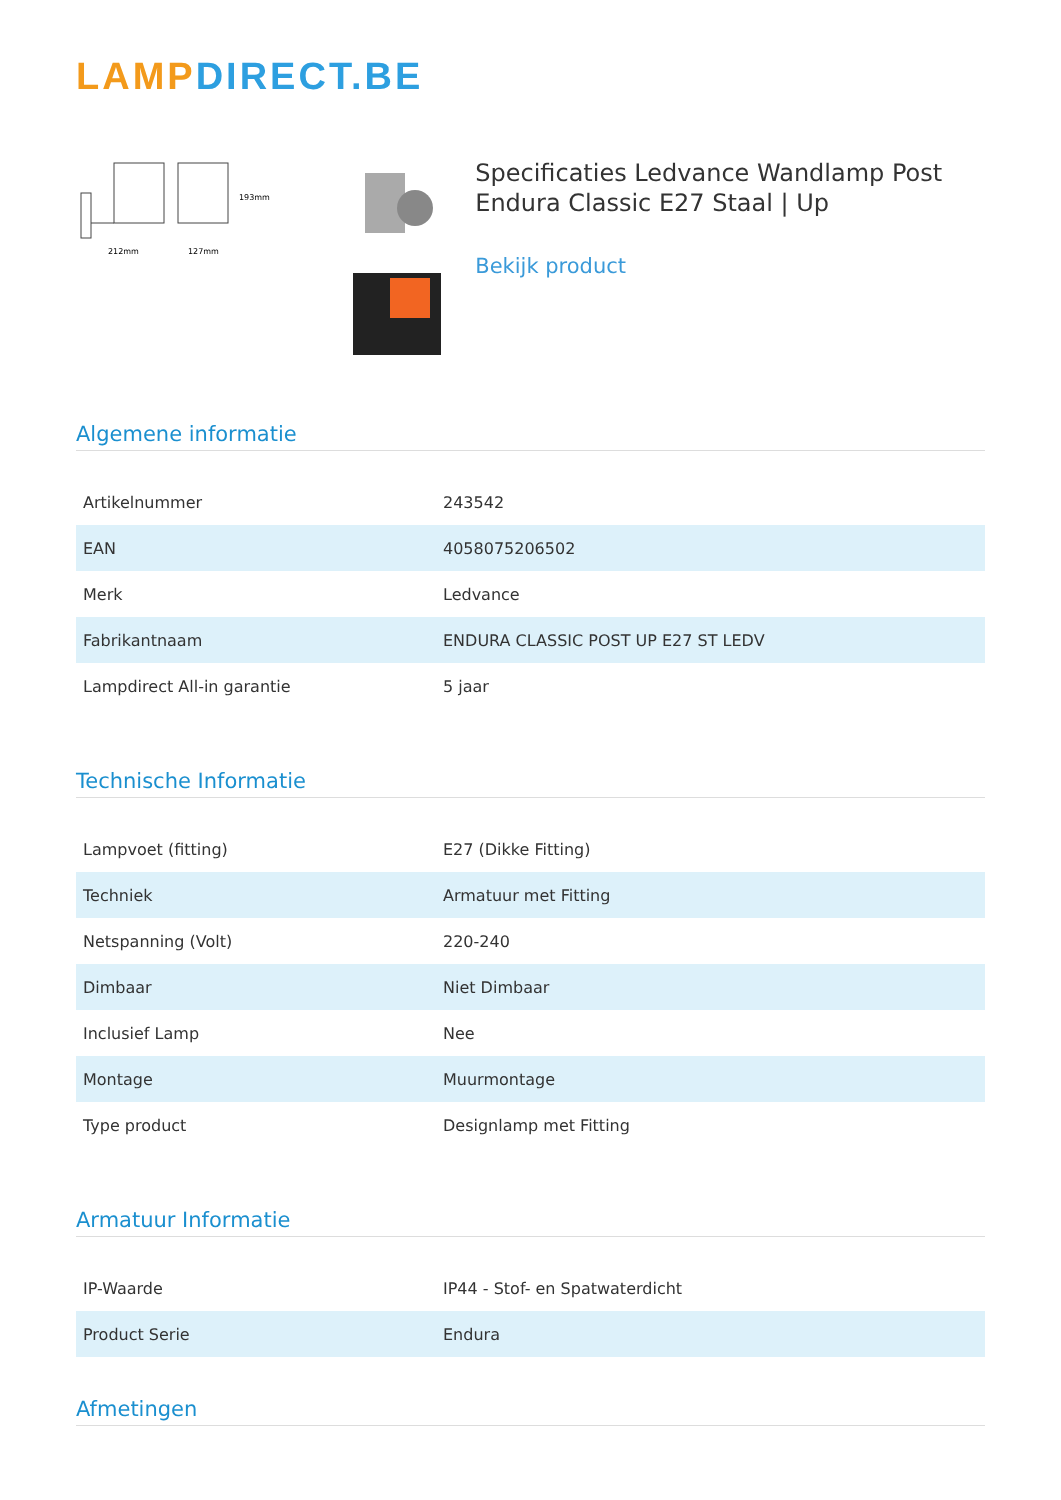LAMP DIRECT.BE
212mm
127mm
193mm
Specificaties Ledvance Wandlamp Post Endura Classic E27 Staal | Up
Bekijk product
Algemene informatie
| Artikelnummer | 243542 |
| EAN | 4058075206502 |
| Merk | Ledvance |
| Fabrikantnaam | ENDURA CLASSIC POST UP E27 ST LEDV |
| Lampdirect All-in garantie | 5 jaar |
Technische Informatie
| Lampvoet (fitting) | E27 (Dikke Fitting) |
| Techniek | Armatuur met Fitting |
| Netspanning (Volt) | 220-240 |
| Dimbaar | Niet Dimbaar |
| Inclusief Lamp | Nee |
| Montage | Muurmontage |
| Type product | Designlamp met Fitting |
Armatuur Informatie
| IP-Waarde | IP44 - Stof- en Spatwaterdicht |
| Product Serie | Endura |
Afmetingen